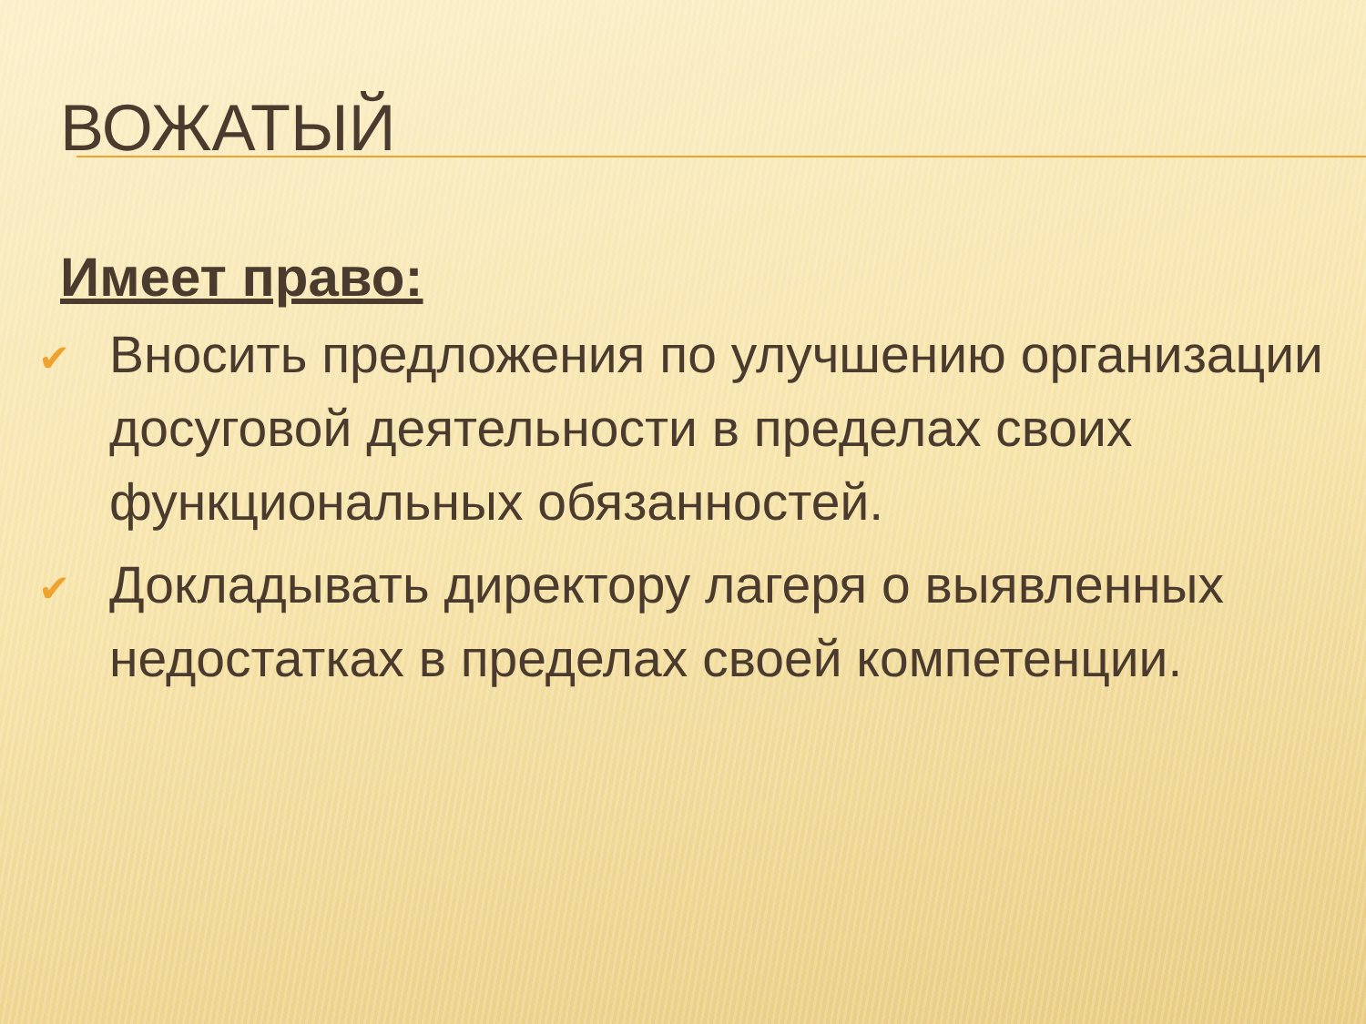ВОЖАТЫЙ
Имеет право:
✔ Вносить предложения по улучшению организации досуговой деятельности в пределах своих функциональных обязанностей.
✔ Докладывать директору лагеря о выявленных недостатках в пределах своей компетенции.